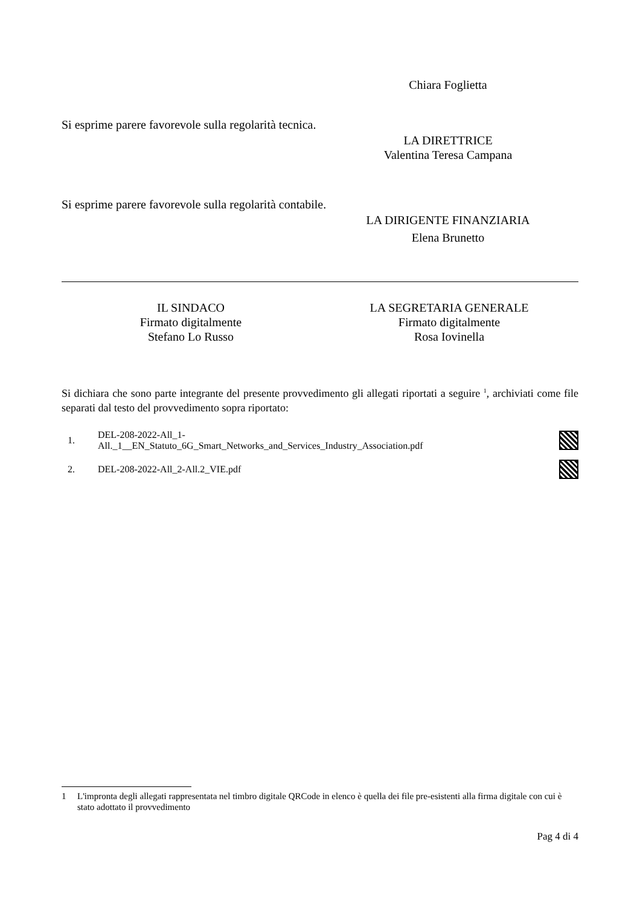Chiara Foglietta
Si esprime parere favorevole sulla regolarità tecnica.
LA DIRETTRICE
Valentina Teresa Campana
Si esprime parere favorevole sulla regolarità contabile.
LA DIRIGENTE FINANZIARIA
Elena Brunetto
IL SINDACO
Firmato digitalmente
Stefano Lo Russo
LA SEGRETARIA GENERALE
Firmato digitalmente
Rosa Iovinella
Si dichiara che sono parte integrante del presente provvedimento gli allegati riportati a seguire <sup>1</sup>, archiviati come file separati dal testo del provvedimento sopra riportato:
1. DEL-208-2022-All_1-
All._1__EN_Statuto_6G_Smart_Networks_and_Services_Industry_Association.pdf
2. DEL-208-2022-All_2-All.2_VIE.pdf
1 L'impronta degli allegati rappresentata nel timbro digitale QRCode in elenco è quella dei file pre-esistenti alla firma digitale con cui è stato adottato il provvedimento
Pag 4 di 4